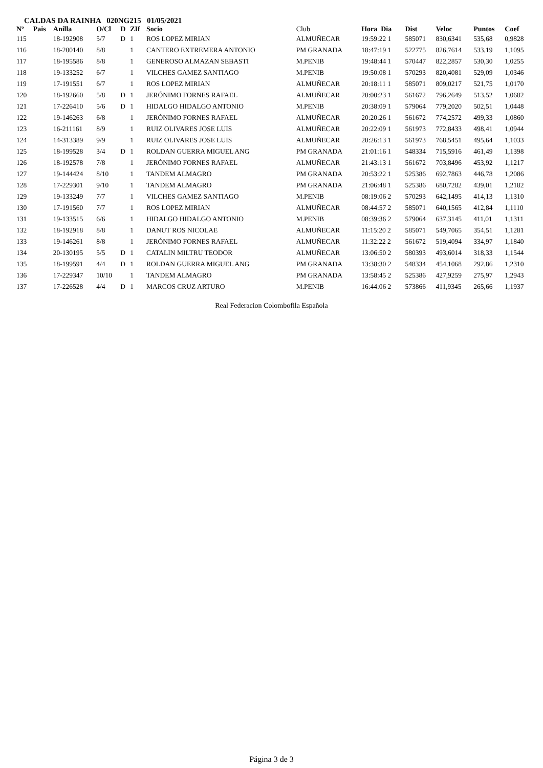CALDAS DA RAINHA 020NG215 01/05/2021
| Nº | Pais | Anilla | O/Cl | D | ZIf | Socio | Club | Hora Dia | Dist | Veloc | Puntos | Coef |
| --- | --- | --- | --- | --- | --- | --- | --- | --- | --- | --- | --- | --- |
| 115 | | 18-192908 | 5/7 | D | 1 | ROS LOPEZ MIRIAN | ALMUÑECAR | 19:59:22 1 | 585071 | 830,6341 | 535,68 | 0,9828 |
| 116 | | 18-200140 | 8/8 | | 1 | CANTERO EXTREMERA ANTONIO | PM GRANADA | 18:47:19 1 | 522775 | 826,7614 | 533,19 | 1,1095 |
| 117 | | 18-195586 | 8/8 | | 1 | GENEROSO ALMAZAN SEBASTI | M.PENIB | 19:48:44 1 | 570447 | 822,2857 | 530,30 | 1,0255 |
| 118 | | 19-133252 | 6/7 | | 1 | VILCHES GAMEZ SANTIAGO | M.PENIB | 19:50:08 1 | 570293 | 820,4081 | 529,09 | 1,0346 |
| 119 | | 17-191551 | 6/7 | | 1 | ROS LOPEZ MIRIAN | ALMUÑECAR | 20:18:11 1 | 585071 | 809,0217 | 521,75 | 1,0170 |
| 120 | | 18-192660 | 5/8 | D | 1 | JERÓNIMO FORNES RAFAEL | ALMUÑECAR | 20:00:23 1 | 561672 | 796,2649 | 513,52 | 1,0682 |
| 121 | | 17-226410 | 5/6 | D | 1 | HIDALGO HIDALGO ANTONIO | M.PENIB | 20:38:09 1 | 579064 | 779,2020 | 502,51 | 1,0448 |
| 122 | | 19-146263 | 6/8 | | 1 | JERÓNIMO FORNES RAFAEL | ALMUÑECAR | 20:20:26 1 | 561672 | 774,2572 | 499,33 | 1,0860 |
| 123 | | 16-211161 | 8/9 | | 1 | RUIZ OLIVARES JOSE LUIS | ALMUÑECAR | 20:22:09 1 | 561973 | 772,8433 | 498,41 | 1,0944 |
| 124 | | 14-313389 | 9/9 | | 1 | RUIZ OLIVARES JOSE LUIS | ALMUÑECAR | 20:26:13 1 | 561973 | 768,5451 | 495,64 | 1,1033 |
| 125 | | 18-199528 | 3/4 | D | 1 | ROLDAN GUERRA MIGUEL ANG | PM GRANADA | 21:01:16 1 | 548334 | 715,5916 | 461,49 | 1,1398 |
| 126 | | 18-192578 | 7/8 | | 1 | JERÓNIMO FORNES RAFAEL | ALMUÑECAR | 21:43:13 1 | 561672 | 703,8496 | 453,92 | 1,1217 |
| 127 | | 19-144424 | 8/10 | | 1 | TANDEM ALMAGRO | PM GRANADA | 20:53:22 1 | 525386 | 692,7863 | 446,78 | 1,2086 |
| 128 | | 17-229301 | 9/10 | | 1 | TANDEM ALMAGRO | PM GRANADA | 21:06:48 1 | 525386 | 680,7282 | 439,01 | 1,2182 |
| 129 | | 19-133249 | 7/7 | | 1 | VILCHES GAMEZ SANTIAGO | M.PENIB | 08:19:06 2 | 570293 | 642,1495 | 414,13 | 1,1310 |
| 130 | | 17-191560 | 7/7 | | 1 | ROS LOPEZ MIRIAN | ALMUÑECAR | 08:44:57 2 | 585071 | 640,1565 | 412,84 | 1,1110 |
| 131 | | 19-133515 | 6/6 | | 1 | HIDALGO HIDALGO ANTONIO | M.PENIB | 08:39:36 2 | 579064 | 637,3145 | 411,01 | 1,1311 |
| 132 | | 18-192918 | 8/8 | | 1 | DANUT ROS NICOLAE | ALMUÑECAR | 11:15:20 2 | 585071 | 549,7065 | 354,51 | 1,1281 |
| 133 | | 19-146261 | 8/8 | | 1 | JERÓNIMO FORNES RAFAEL | ALMUÑECAR | 11:32:22 2 | 561672 | 519,4094 | 334,97 | 1,1840 |
| 134 | | 20-130195 | 5/5 | D | 1 | CATALIN MILTRU TEODOR | ALMUÑECAR | 13:06:50 2 | 580393 | 493,6014 | 318,33 | 1,1544 |
| 135 | | 18-199591 | 4/4 | D | 1 | ROLDAN GUERRA MIGUEL ANG | PM GRANADA | 13:38:30 2 | 548334 | 454,1068 | 292,86 | 1,2310 |
| 136 | | 17-229347 | 10/10 | | 1 | TANDEM ALMAGRO | PM GRANADA | 13:58:45 2 | 525386 | 427,9259 | 275,97 | 1,2943 |
| 137 | | 17-226528 | 4/4 | D | 1 | MARCOS CRUZ ARTURO | M.PENIB | 16:44:06 2 | 573866 | 411,9345 | 265,66 | 1,1937 |
Real Federacion Colombofila Española
Página 3 de 3